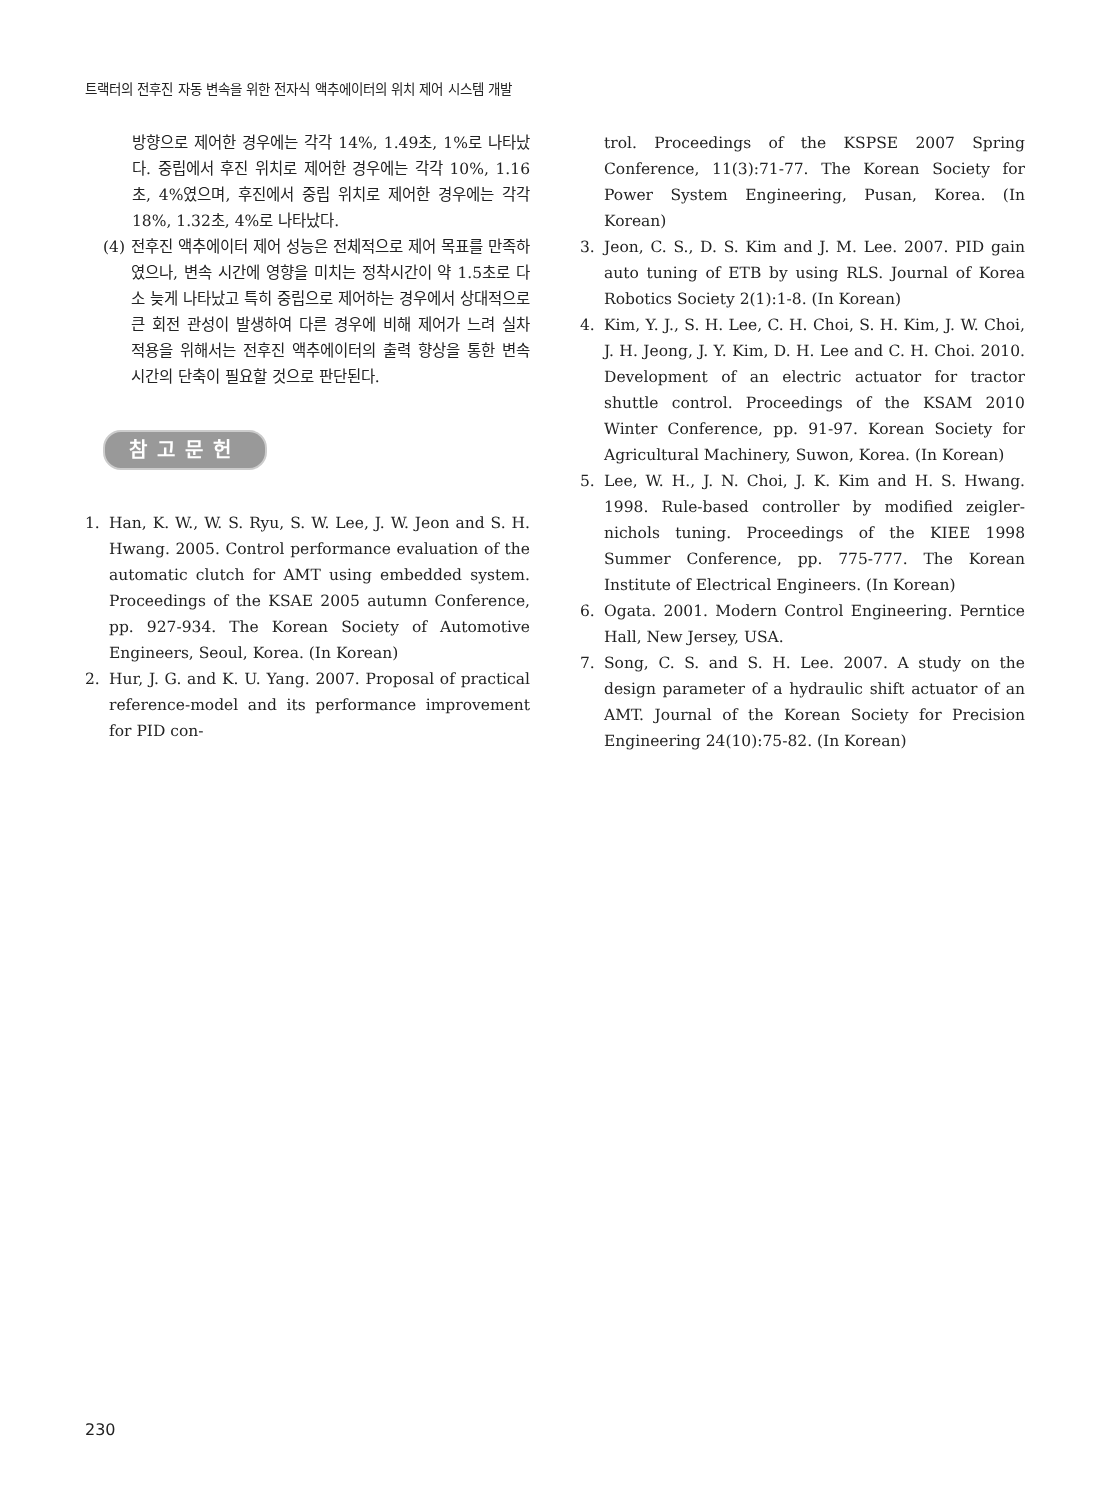트랙터의 전후진 자동 변속을 위한 전자식 액추에이터의 위치 제어 시스템 개발
방향으로 제어한 경우에는 각각 14%, 1.49초, 1%로 나타났다. 중립에서 후진 위치로 제어한 경우에는 각각 10%, 1.16초, 4%였으며, 후진에서 중립 위치로 제어한 경우에는 각각 18%, 1.32초, 4%로 나타났다.
(4) 전후진 액추에이터 제어 성능은 전체적으로 제어 목표를 만족하였으나, 변속 시간에 영향을 미치는 정착시간이 약 1.5초로 다소 늦게 나타났고 특히 중립으로 제어하는 경우에서 상대적으로 큰 회전 관성이 발생하여 다른 경우에 비해 제어가 느려 실차 적용을 위해서는 전후진 액추에이터의 출력 향상을 통한 변속 시간의 단축이 필요할 것으로 판단된다.
참고문헌
1. Han, K. W., W. S. Ryu, S. W. Lee, J. W. Jeon and S. H. Hwang. 2005. Control performance evaluation of the automatic clutch for AMT using embedded system. Proceedings of the KSAE 2005 autumn Conference, pp. 927-934. The Korean Society of Automotive Engineers, Seoul, Korea. (In Korean)
2. Hur, J. G. and K. U. Yang. 2007. Proposal of practical reference-model and its performance improvement for PID con-
trol. Proceedings of the KSPSE 2007 Spring Conference, 11(3):71-77. The Korean Society for Power System Engineering, Pusan, Korea. (In Korean)
3. Jeon, C. S., D. S. Kim and J. M. Lee. 2007. PID gain auto tuning of ETB by using RLS. Journal of Korea Robotics Society 2(1):1-8. (In Korean)
4. Kim, Y. J., S. H. Lee, C. H. Choi, S. H. Kim, J. W. Choi, J. H. Jeong, J. Y. Kim, D. H. Lee and C. H. Choi. 2010. Development of an electric actuator for tractor shuttle control. Proceedings of the KSAM 2010 Winter Conference, pp. 91-97. Korean Society for Agricultural Machinery, Suwon, Korea. (In Korean)
5. Lee, W. H., J. N. Choi, J. K. Kim and H. S. Hwang. 1998. Rule-based controller by modified zeigler-nichols tuning. Proceedings of the KIEE 1998 Summer Conference, pp. 775-777. The Korean Institute of Electrical Engineers. (In Korean)
6. Ogata. 2001. Modern Control Engineering. Perntice Hall, New Jersey, USA.
7. Song, C. S. and S. H. Lee. 2007. A study on the design parameter of a hydraulic shift actuator of an AMT. Journal of the Korean Society for Precision Engineering 24(10):75-82. (In Korean)
230